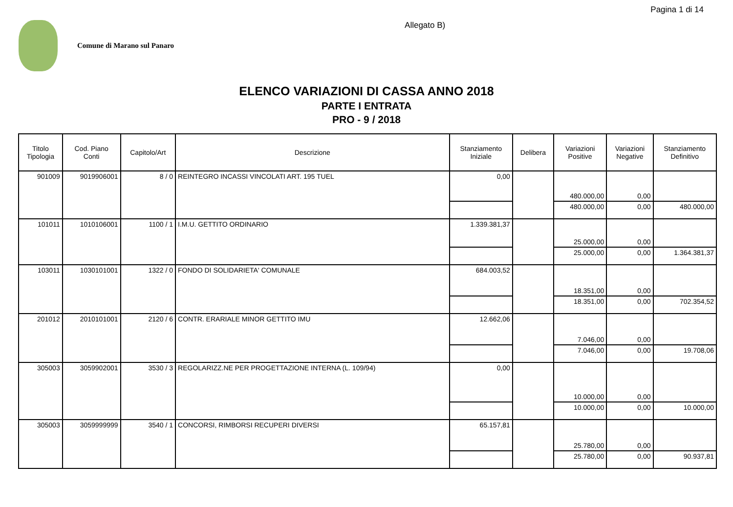Comune di Marano sul Panaro
Allegato B)
Pagina 1 di 14
ELENCO VARIAZIONI DI CASSA ANNO 2018
PARTE I ENTRATA
PRO - 9 / 2018
| Titolo Tipologia | Cod. Piano Conti | Capitolo/Art | Descrizione | Stanziamento Iniziale | Delibera | Variazioni Positive | Variazioni Negative | Stanziamento Definitivo |
| --- | --- | --- | --- | --- | --- | --- | --- | --- |
| 901009 | 9019906001 | 8 / 0 | REINTEGRO INCASSI VINCOLATI ART. 195 TUEL | 0,00 | | 480.000,00 | 0,00 | |
| | | | | | | 480.000,00 | 0,00 | 480.000,00 |
| 101011 | 1010106001 | 1100 / 1 | I.M.U. GETTITO ORDINARIO | 1.339.381,37 | | 25.000,00 | 0,00 | |
| | | | | | | 25.000,00 | 0,00 | 1.364.381,37 |
| 103011 | 1030101001 | 1322 / 0 | FONDO DI SOLIDARIETA' COMUNALE | 684.003,52 | | 18.351,00 | 0,00 | |
| | | | | | | 18.351,00 | 0,00 | 702.354,52 |
| 201012 | 2010101001 | 2120 / 6 | CONTR. ERARIALE MINOR GETTITO IMU | 12.662,06 | | 7.046,00 | 0,00 | |
| | | | | | | 7.046,00 | 0,00 | 19.708,06 |
| 305003 | 3059902001 | 3530 / 3 | REGOLARIZZ.NE PER PROGETTAZIONE INTERNA (L. 109/94) | 0,00 | | 10.000,00 | 0,00 | |
| | | | | | | 10.000,00 | 0,00 | 10.000,00 |
| 305003 | 3059999999 | 3540 / 1 | CONCORSI, RIMBORSI RECUPERI DIVERSI | 65.157,81 | | 25.780,00 | 0,00 | |
| | | | | | | 25.780,00 | 0,00 | 90.937,81 |